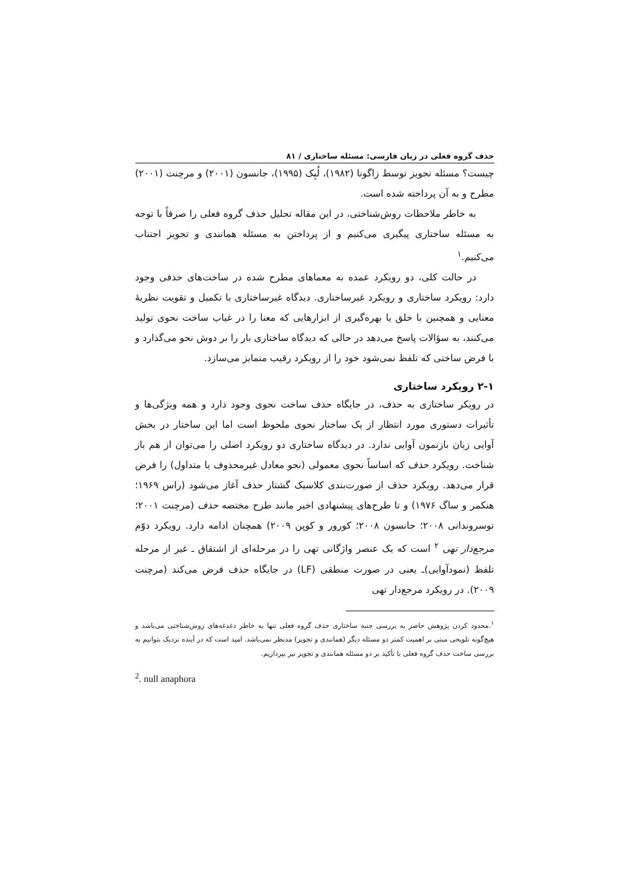حذف گروه فعلی در زبان فارسی: مسئله ساختاری / ۸۱
چیست؟ مسئله تجویز توسط زاگونا (۱۹۸۲)، لُبِک (۱۹۹۵)، جانسون (۲۰۰۱) و مرچنت (۲۰۰۱) مطرح و به آن پرداخته شده است.
به خاطر ملاحظات روش‌شناختی، در این مقاله تحلیل حذف گروه فعلی را صرفاً با توجه به مسئله ساختاری پیگیری می‌کنیم و از پرداختن به مسئله همانندی و تجویز اجتناب می‌کنیم.<sup>۱</sup>
در حالت کلی، دو رویکرد عمده به معماهای مطرح شده در ساخت‌های حذفی وجود دارد: رویکرد ساختاری و رویکرد غیرساختاری. دیدگاه غیرساختاری با تکمیل و تقویت نظریهٔ معنایی و همچنین با خلق یا بهره‌گیری از ابزارهایی که معنا را در غیاب ساخت نحوی تولید می‌کنند، به سؤالات پاسخ می‌دهد در حالی که دیدگاه ساختاری بار را بر دوش نحو می‌گذارد و با فرض ساختی که تلفظ نمی‌شود خود را از رویکرد رقیب متمایز می‌سازد.
۲-۱ رویکرد ساختاری
در رویکر ساختاری به حذف، در جایگاه حذف ساخت نحوی وجود دارد و همه ویژگی‌ها و تأثیرات دستوری مورد انتظار از یک ساختار نحوی ملحوظ است اما این ساختار در بخش آوایی زبان بازنمون آوایی ندارد. در دیدگاه ساختاری دو رویکرد اصلی را می‌توان از هم باز شناخت. رویکرد حذف که اساساً نحوی معمولی (نحو معادل غیرمحذوف یا متداول) را فرض قرار می‌دهد. رویکرد حذف از صورت‌بندی کلاسیک گشتار حذف آغاز می‌شود (راس ۱۹۶۹؛ هنکمر و ساگ ۱۹۷۶) و تا طرح‌های پیشنهادی اخیر مانند طرح مختصه حذف (مرچنت ۲۰۰۱؛ توسروندانی ۲۰۰۸؛ جانسون ۲۰۰۸؛ کورور و کوپن ۲۰۰۹) همچنان ادامه دارد. رویکرد دوّم مرجع‌دار تهی <sup>۲</sup> است که یک عنصر واژگانی تهی را در مرحله‌ای از اشتقاق ـ غیر از مرحله تلفظ (نمودآوایی)ـ یعنی در صورت منطقی (LF) در جایگاه حذف فرض می‌کند (مرچنت ۲۰۰۹). در رویکرد مرجع‌دار تهی
<sup>۱</sup>.محدود کردن پژوهش حاضر به بررسی جنبه ساختاری حذف گروه فعلی تنها به خاطر دغدغه‌های روش‌شناختی می‌باشد و هیچ‌گونه تلویحی مبنی بر اهمیت کمتر دو مسئله دیگر (همانندی و تجویز) مدنظر نمی‌باشد. امید است که در آینده نزدیک بتوانیم به بررسی ساخت حذف گروه فعلی با تأکید بر دو مسئله همانندی و تجویز نیز بپردازیم.
<sup>2</sup>. null anaphora